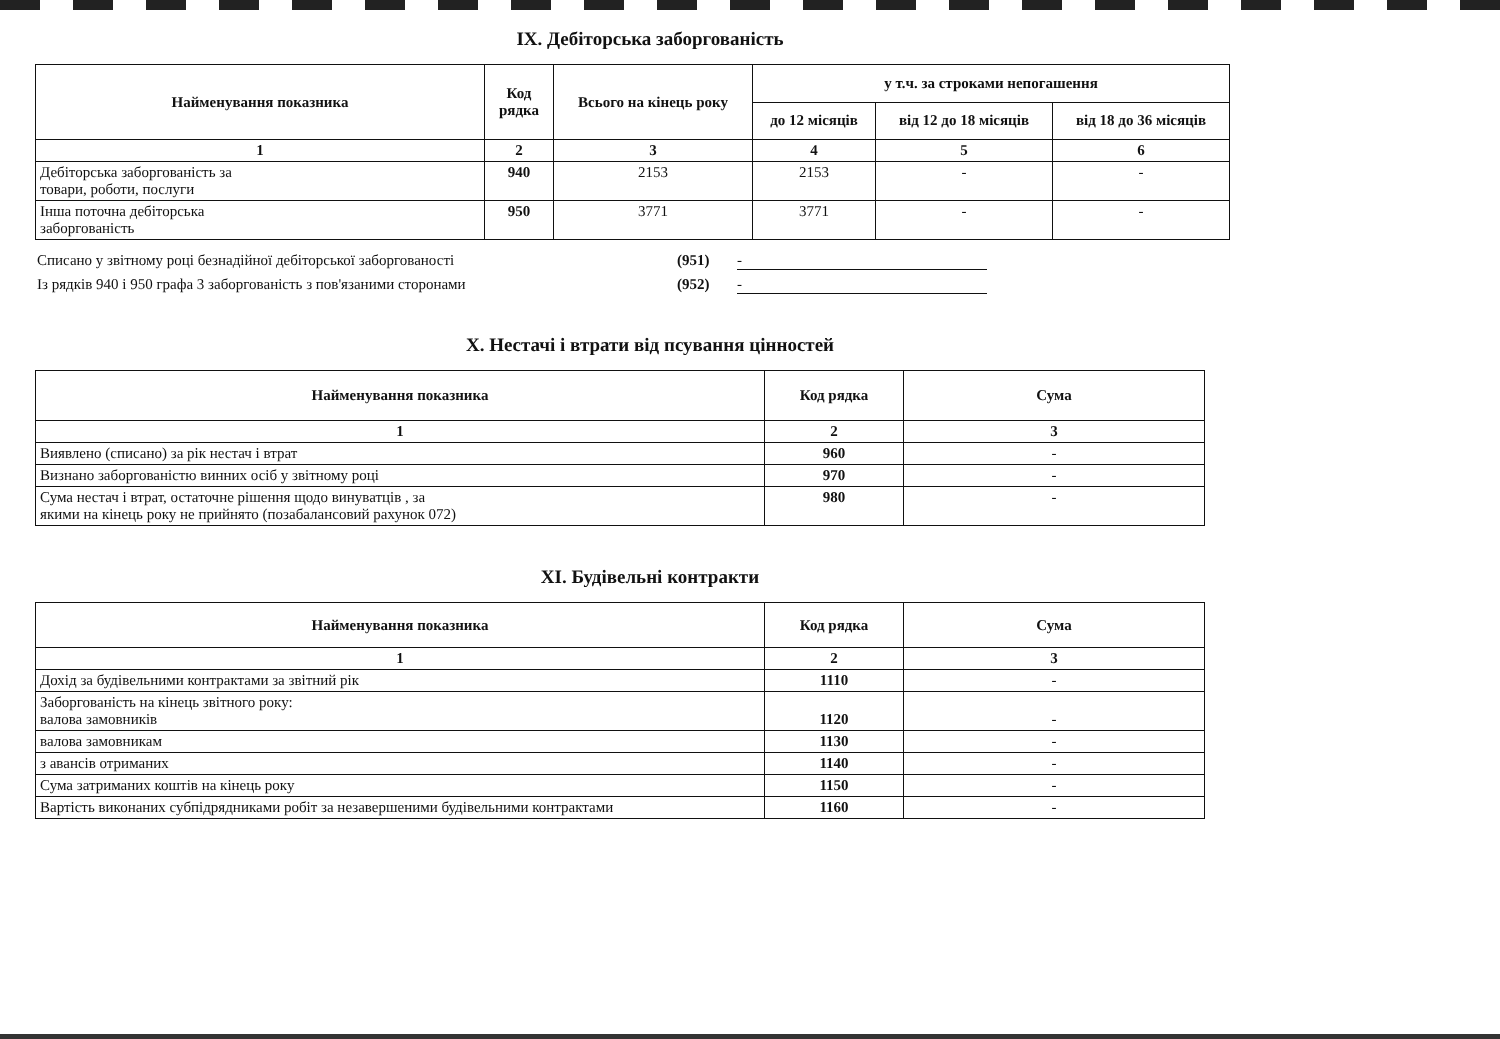IX. Дебіторська заборгованість
| Найменування показника | Код рядка | Всього на кінець року | у т.ч. за строками непогашення | | |
| --- | --- | --- | --- | --- | --- |
| | | | до 12 місяців | від 12 до 18 місяців | від 18 до 36 місяців |
| 1 | 2 | 3 | 4 | 5 | 6 |
| Дебіторська заборгованість за товари, роботи, послуги | 940 | 2153 | 2153 | - | - |
| Інша поточна дебіторська заборгованість | 950 | 3771 | 3771 | - | - |
Списано у звітному році безнадійної дебіторської заборгованості (951) -
Із рядків 940 і 950 графа 3 заборгованість з пов'язаними сторонами (952) -
X. Нестачі і втрати від псування цінностей
| Найменування показника | Код рядка | Сума |
| --- | --- | --- |
| 1 | 2 | 3 |
| Виявлено (списано) за рік нестач і втрат | 960 | - |
| Визнано заборгованістю винних осіб у звітному році | 970 | - |
| Сума нестач і втрат, остаточне рішення щодо винуватців , за якими на кінець року не прийнято (позабалансовий рахунок 072) | 980 | - |
XI. Будівельні контракти
| Найменування показника | Код рядка | Сума |
| --- | --- | --- |
| 1 | 2 | 3 |
| Дохід за будівельними контрактами за звітний рік | 1110 | - |
| Заборгованість на кінець звітного року: валова замовників | 1120 | - |
| валова замовникам | 1130 | - |
| з авансів отриманих | 1140 | - |
| Сума затриманих коштів на кінець року | 1150 | - |
| Вартість виконаних субпідрядниками робіт за незавершеними будівельними контрактами | 1160 | - |